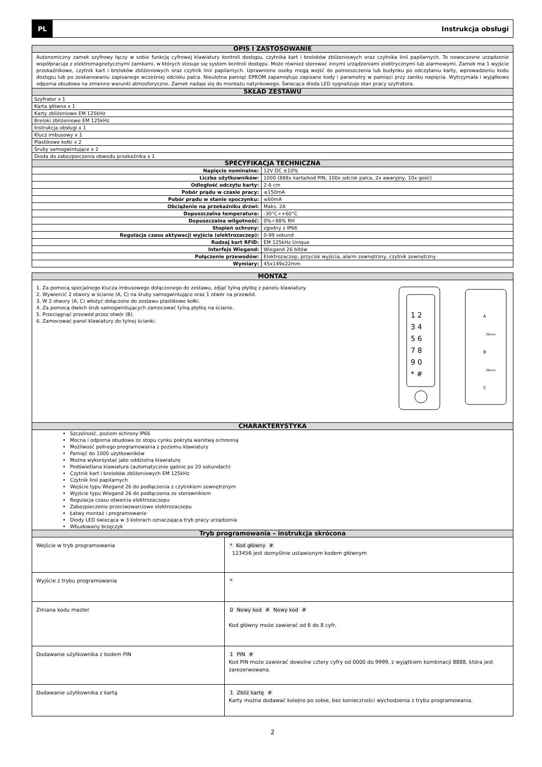PL
Instrukcja obsługi
| OPIS I ZASTOSOWANIE | |
| --- | --- |
| Autonomiczny zamek szyfrowy łączy w sobie funkcję cyfrowej klawiatury kontroli dostępu, czytnika kart i breloków zbliżeniowych oraz czytnika linii papilarnych. To nowoczesne urządzenie współpracuje z elektromagnetycznymi zamkami, w których stosuje się system kontroli dostępu. Może również sterować innymi urządzeniami elektrycznymi lub alarmowymi. Zamek ma 1 wyjście przekaźnikowe, czytnik kart i breloków zbliżeniowych oraz czytnik linii papilarnych. Uprawnione osoby mogą wejść do pomieszczenia lub budynku po odczytaniu karty, wprowadzeniu kodu dostępu lub po zeskanowaniu zapisanego wcześniej odcisku palca. Nieulotna pamięć EPROM zapamiętuje zapisane kody i parametry w pamięci przy zaniku napięcia. Wytrzymała i wyjątkowo odporna obudowa na zmienne warunki atmosferyczne. Zamek nadaje się do montażu natynkowego. Świecąca dioda LED sygnalizuje stan pracy szyfratora. | |
| SKŁAD ZESTAWU | |
| Szyfrator x 1 | |
| Karta główna x 1 | |
| Karty zbliżeniowe EM 125kHz | |
| Breloki zbliżeniowe EM 125kHz | |
| Instrukcja obsługi x 1 | |
| Klucz imbusowy x 1 | |
| Plastikowe kołki x 2 | |
| Śruby samogwintujące x 2 | |
| Dioda do zabezpieczenia obwodu przekaźnika x 1 | |
| SPECYFIKACJA TECHNICZNA | |
| Napięcie nominalne: | 12V DC ±10% |
| Liczba użytkowników: | 1000 (888x karta/kod PIN, 100x odcisk palca, 2x awaryjny, 10x gość) |
| Odległość odczytu karty: | 2-6 cm |
| Pobór prądu w czasie pracy: | ≤150mA |
| Pobór prądu w stanie spoczynku: | ≤60mA |
| Obciążenie na przekaźniku drzwi: | Maks. 2A |
| Dopuszczalna temperatura: | -30°C÷+60°C |
| Dopuszczalna wilgotność: | 0%÷98% RH |
| Stopień ochrony: | zgodny z IP66 |
| Regulacja czasu aktywacji wyjścia (elektrozaczep): | 0-99 sekund |
| Rodzaj kart RFID: | EM 125kHz Unique |
| Interfejs Wiegand: | Wiegand 26 bitów |
| Połączenie przewodów: | Elektrozaczep, przycisk wyjścia, alarm zewnętrzny, czytnik zewnętrzny |
| Wymiary: | 45x149x22mm |
| MONTAŻ |
| --- |
| 1. Za pomocą specjalnego klucza imbusowego dołączonego do zestawu, zdjąć tylną płytkę z panelu klawiatury. 2. Wywiercić 2 otwory w ścianie (A, C) na śruby samogwintujące oraz 1 otwór na przewód. 3. W 2 otwory (A, C) włożyć dołączone do zestawu plastikowe kołki. 4. Za pomocą dwóch śrub samogwintujących zamocować tylną płytkę na ścianie. 5. Przeciągnąć przewód przez otwór (B). 6. Zamocować panel klawiatury do tylnej ścianki. 1 2 3 4 5 6 7 8 9 0 * # A B C 39mm 39mm |
| CHARAKTERYSTYKA |
| Szczelność, poziom ochrony IP66 Mocna i odporna obudowa ze stopu cynku pokryta warstwą ochronną Możliwość pełnego programowania z poziomu klawiatury Pamięć do 1000 użytkowników Można wykorzystać jako oddzielną klawiaturę Podświetlana klawiatura (automatycznie gaśnie po 20 sekundach) Czytnik kart i breloków zbliżeniowych EM 125kHz Czytnik linii papilarnych Wejście typu Wiegand 26 do podłączenia z czytnikiem zewnętrznym Wyjście typu Wiegand 26 do podłączenia ze sterownikiem Regulacja czasu otwarcia elektrozaczepu Zabezpieczenie przeciwzwarciowe elektrozaczepu Łatwy montaż i programowanie Diody LED świecąca w 3 kolorach oznaczająca tryb pracy urządzenia Wbudowany brzęczyk |
| Tryb programowania – instrukcja skrócona | |
| --- | --- |
| Wejście w tryb programowania | * Kod główny # 123456 jest domyślnie ustawionym kodem głównym |
| Wyjście z trybu programowania | * |
| Zmiana kodu master | 0 Nowy kod # Nowy kod # Kod główny może zawierać od 6 do 8 cyfr. |
| Dodawanie użytkownika z kodem PIN | 1 PIN # Kod PIN może zawierać dowolne cztery cyfry od 0000 do 9999, z wyjątkiem kombinacji 8888, która jest zarezerwowana. |
| Dodawanie użytkownika z kartą | 1 Zbliż kartę # Karty można dodawać kolejno po sobie, bez konieczności wychodzenia z trybu programowania. |
2